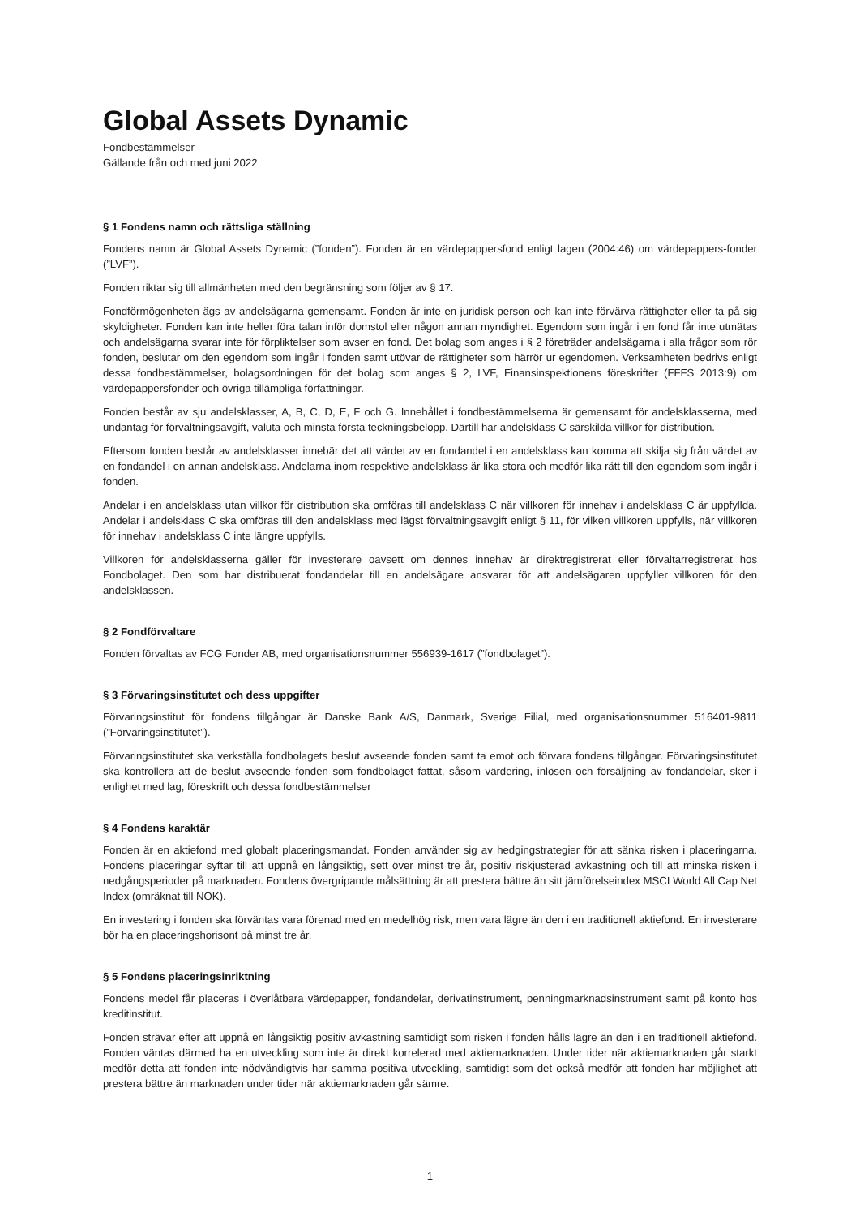Global Assets Dynamic
Fondbestämmelser
Gällande från och med juni 2022
§ 1 Fondens namn och rättsliga ställning
Fondens namn är Global Assets Dynamic (”fonden”). Fonden är en värdepappersfond enligt lagen (2004:46) om värdepappers-fonder (”LVF”).
Fonden riktar sig till allmänheten med den begränsning som följer av § 17.
Fondförmögenheten ägs av andelsägarna gemensamt. Fonden är inte en juridisk person och kan inte förvärva rättigheter eller ta på sig skyldigheter. Fonden kan inte heller föra talan inför domstol eller någon annan myndighet. Egendom som ingår i en fond får inte utmätas och andelsägarna svarar inte för förpliktelser som avser en fond. Det bolag som anges i § 2 företräder andelsägarna i alla frågor som rör fonden, beslutar om den egendom som ingår i fonden samt utövar de rättigheter som härrör ur egendomen. Verksamheten bedrivs enligt dessa fondbestämmelser, bolagsordningen för det bolag som anges § 2, LVF, Finansinspektionens föreskrifter (FFFS 2013:9) om värdepappersfonder och övriga tillämpliga författningar.
Fonden består av sju andelsklasser, A, B, C, D, E, F och G. Innehållet i fondbestämmelserna är gemensamt för andelsklasserna, med undantag för förvaltningsavgift, valuta och minsta första teckningsbelopp. Därtill har andelsklass C särskilda villkor för distribution.
Eftersom fonden består av andelsklasser innebär det att värdet av en fondandel i en andelsklass kan komma att skilja sig från värdet av en fondandel i en annan andelsklass. Andelarna inom respektive andelsklass är lika stora och medför lika rätt till den egendom som ingår i fonden.
Andelar i en andelsklass utan villkor för distribution ska omföras till andelsklass C när villkoren för innehav i andelsklass C är uppfyllda. Andelar i andelsklass C ska omföras till den andelsklass med lägst förvaltningsavgift enligt § 11, för vilken villkoren uppfylls, när villkoren för innehav i andelsklass C inte längre uppfylls.
Villkoren för andelsklasserna gäller för investerare oavsett om dennes innehav är direktregistrerat eller förvaltarregistrerat hos Fondbolaget. Den som har distribuerat fondandelar till en andelsägare ansvarar för att andelsägaren uppfyller villkoren för den andelsklassen.
§ 2 Fondförvaltare
Fonden förvaltas av FCG Fonder AB, med organisationsnummer 556939-1617 (”fondbolaget”).
§ 3 Förvaringsinstitutet och dess uppgifter
Förvaringsinstitut för fondens tillgångar är Danske Bank A/S, Danmark, Sverige Filial, med organisationsnummer 516401-9811 (”Förvaringsinstitutet”).
Förvaringsinstitutet ska verkställa fondbolagets beslut avseende fonden samt ta emot och förvara fondens tillgångar. Förvaringsinstitutet ska kontrollera att de beslut avseende fonden som fondbolaget fattat, såsom värdering, inlösen och försäljning av fondandelar, sker i enlighet med lag, föreskrift och dessa fondbestämmelser
§ 4 Fondens karaktär
Fonden är en aktiefond med globalt placeringsmandat. Fonden använder sig av hedgingstrategier för att sänka risken i placeringarna. Fondens placeringar syftar till att uppnå en långsiktig, sett över minst tre år, positiv riskjusterad avkastning och till att minska risken i nedgångsperioder på marknaden. Fondens övergripande målsättning är att prestera bättre än sitt jämförelseindex MSCI World All Cap Net Index (omräknat till NOK).
En investering i fonden ska förväntas vara förenad med en medelhög risk, men vara lägre än den i en traditionell aktiefond. En investerare bör ha en placeringshorisont på minst tre år.
§ 5 Fondens placeringsinriktning
Fondens medel får placeras i överlåtbara värdepapper, fondandelar, derivatinstrument, penningmarknadsinstrument samt på konto hos kreditinstitut.
Fonden strävar efter att uppnå en långsiktig positiv avkastning samtidigt som risken i fonden hålls lägre än den i en traditionell aktiefond. Fonden väntas därmed ha en utveckling som inte är direkt korrelerad med aktiemarknaden. Under tider när aktiemarknaden går starkt medför detta att fonden inte nödvändigtvis har samma positiva utveckling, samtidigt som det också medför att fonden har möjlighet att prestera bättre än marknaden under tider när aktiemarknaden går sämre.
1